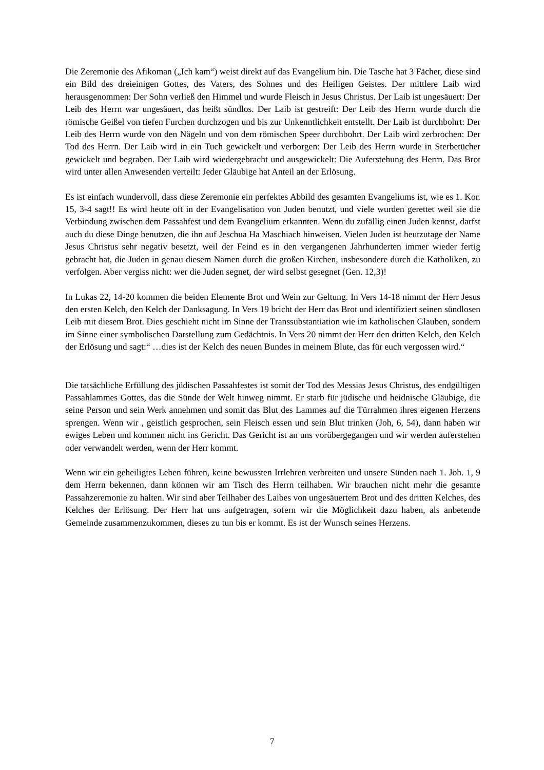Die Zeremonie des Afikoman („Ich kam“) weist direkt auf das Evangelium hin. Die Tasche hat 3 Fächer, diese sind ein Bild des dreieinigen Gottes, des Vaters, des Sohnes und des Heiligen Geistes. Der mittlere Laib wird herausgenommen: Der Sohn verließ den Himmel und wurde Fleisch in Jesus Christus. Der Laib ist ungesäuert: Der Leib des Herrn war ungesäuert, das heißt sündlos. Der Laib ist gestreift: Der Leib des Herrn wurde durch die römische Geißel von tiefen Furchen durchzogen und bis zur Unkenntlichkeit entstellt. Der Laib ist durchbohrt: Der Leib des Herrn wurde von den Nägeln und von dem römischen Speer durchbohrt. Der Laib wird zerbrochen: Der Tod des Herrn. Der Laib wird in ein Tuch gewickelt und verborgen: Der Leib des Herrn wurde in Sterbetücher gewickelt und begraben. Der Laib wird wiedergebracht und ausgewickelt: Die Auferstehung des Herrn. Das Brot wird unter allen Anwesenden verteilt: Jeder Gläubige hat Anteil an der Erlösung.
Es ist einfach wundervoll, dass diese Zeremonie ein perfektes Abbild des gesamten Evangeliums ist, wie es 1. Kor. 15, 3-4 sagt!! Es wird heute oft in der Evangelisation von Juden benutzt, und viele wurden gerettet weil sie die Verbindung zwischen dem Passahfest und dem Evangelium erkannten. Wenn du zufällig einen Juden kennst, darfst auch du diese Dinge benutzen, die ihn auf Jeschua Ha Maschiach hinweisen. Vielen Juden ist heutzutage der Name Jesus Christus sehr negativ besetzt, weil der Feind es in den vergangenen Jahrhunderten immer wieder fertig gebracht hat, die Juden in genau diesem Namen durch die großen Kirchen, insbesondere durch die Katholiken, zu verfolgen. Aber vergiss nicht: wer die Juden segnet, der wird selbst gesegnet (Gen. 12,3)!
In Lukas 22, 14-20 kommen die beiden Elemente Brot und Wein zur Geltung. In Vers 14-18 nimmt der Herr Jesus den ersten Kelch, den Kelch der Danksagung. In Vers 19 bricht der Herr das Brot und identifiziert seinen sündlosen Leib mit diesem Brot. Dies geschieht nicht im Sinne der Transsubstantiation wie im katholischen Glauben, sondern im Sinne einer symbolischen Darstellung zum Gedächtnis. In Vers 20 nimmt der Herr den dritten Kelch, den Kelch der Erlösung und sagt:“ …dies ist der Kelch des neuen Bundes in meinem Blute, das für euch vergossen wird.“
Die tatsächliche Erfüllung des jüdischen Passahfestes ist somit der Tod des Messias Jesus Christus, des endgültigen Passahlammes Gottes, das die Sünde der Welt hinweg nimmt. Er starb für jüdische und heidnische Gläubige, die seine Person und sein Werk annehmen und somit das Blut des Lammes auf die Türrahmen ihres eigenen Herzens sprengen. Wenn wir , geistlich gesprochen, sein Fleisch essen und sein Blut trinken (Joh, 6, 54), dann haben wir ewiges Leben und kommen nicht ins Gericht. Das Gericht ist an uns vorübergegangen und wir werden auferstehen oder verwandelt werden, wenn der Herr kommt.
Wenn wir ein geheiligtes Leben führen, keine bewussten Irrlehren verbreiten und unsere Sünden nach 1. Joh. 1, 9 dem Herrn bekennen, dann können wir am Tisch des Herrn teilhaben. Wir brauchen nicht mehr die gesamte Passahzeremonie zu halten. Wir sind aber Teilhaber des Laibes von ungesäuertem Brot und des dritten Kelches, des Kelches der Erlösung. Der Herr hat uns aufgetragen, sofern wir die Möglichkeit dazu haben, als anbetende Gemeinde zusammenzukommen, dieses zu tun bis er kommt. Es ist der Wunsch seines Herzens.
7